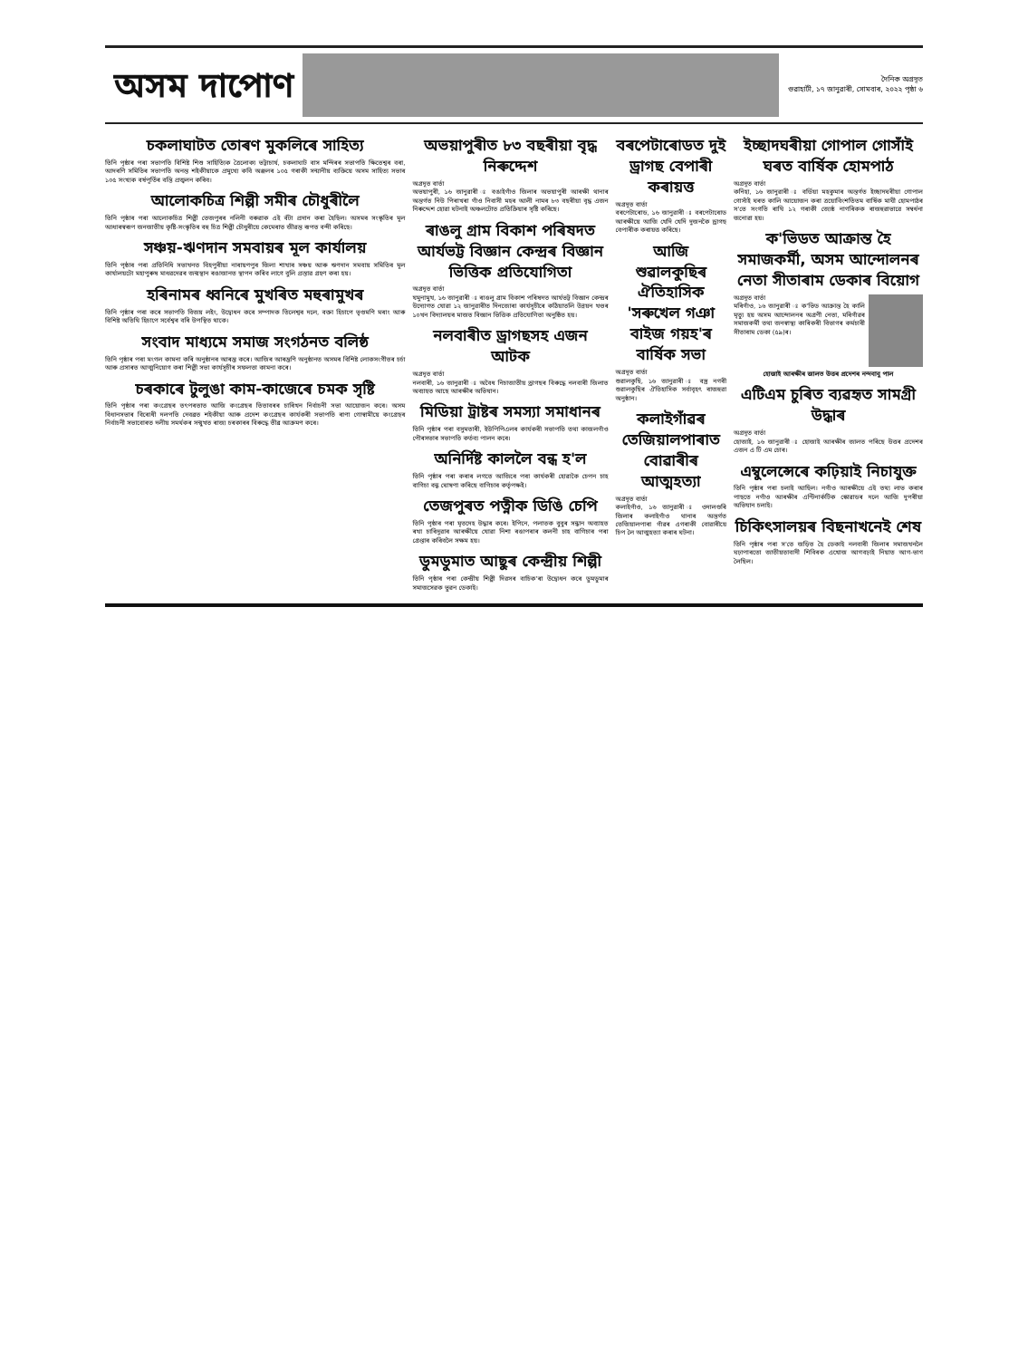অসম দাপোণ
দৈনিক অগ্ৰদূত
গুৱাহাটী, ১৭ জানুৱাৰী, সোমবাৰ, ২০২২ পৃষ্ঠা ৬
চকলাঘাটত তোৰণ মুকলিৰে সাহিত্য
তিনি পৃষ্ঠাৰ পৰা সভাপতি বিশিষ্ট শিশু সাহিত্যিক ত্ৰৈলোক্য ভট্টাচাৰ্য, চকলাঘাট বাস মন্দিৰৰ সভাপতি ক্ষিতেশ্বৰ বৰা, আদৰণি সমিতিৰ সভাপতি অনন্ত শইকীয়াকে প্ৰমুখ্যে কবি অঞ্জলৰ ১০৫ গৰাকী সন্মানীয় ব্যক্তিয়ে অসম সাহিত্য সভাৰ ১০৫ সংখ্যক বৰ্ষপূৰ্তিৰ বন্তি প্ৰজ্বলন কৰিব।
আলোকচিত্ৰ শিল্পী সমীৰ চৌধুৰীলৈ
তিনি পৃষ্ঠাৰ পৰা আলোকচিত্ৰ শিল্পী তেজপুৰৰ নলিনী বৰুৱাক এই বঁটা প্ৰদান কৰা হৈছিল। অসমৰ সংস্কৃতিৰ মূল আধাৰস্বৰূপ জনজাতীয় কৃষ্টি-সংস্কৃতিৰ বহু চিত্ৰ শিল্পী চৌধুৰীয়ে কেমেৰাত জীৱন্ত ৰূপত বন্দী কৰিছে।
সঞ্চয়-ঋণদান সমবায়ৰ মূল কাৰ্যালয়
তিনি পৃষ্ঠাৰ পৰা প্ৰতিনিধি সভাখনত বিহপুৰীয়া নাৰায়ণপুৰ জিলা শাখাৰ সঞ্চয় আৰু ঋণদান সমবায় সমিতিৰ মূল কাৰ্যালয়টো মহাপুৰুষ মাধৱদেৱৰ জন্মস্থান ৰঙাজানত স্থাপন কৰিব লাগে বুলি প্ৰস্তাৱ গ্ৰহণ কৰা হয়।
হৰিনামৰ ধ্বনিৰে মুখৰিত মহুৰামুখৰ
তিনি পৃষ্ঠাৰ পৰা কৰে সভাপতি বিজয় লইং, উদ্বোধন কৰে সম্পাদক তিলেশ্বৰ দলে, বক্তা হিচাপে ভৃগুমণি মৰাং আৰু বিশিষ্ট অতিথি হিচাপে সৰ্বেশ্বৰ বৰি উপস্থিত থাকে।
সংবাদ মাধ্যমে সমাজ সংগঠনত বলিষ্ঠ
তিনি পৃষ্ঠাৰ পৰা মংগল কামনা কৰি অনুষ্ঠানৰ আৰম্ভ কৰে। আজিৰ আৰম্ভণি অনুষ্ঠানত অসমৰ বিশিষ্ট লোকসংগীতৰ চৰ্চা আৰু প্ৰসাৰত আত্মনিয়োগ কৰা শিল্পী সভা কাৰ্যসূচীৰ সফলতা কামনা কৰে।
চৰকাৰে টুলুঙা কাম-কাজেৰে চমক সৃষ্টি
তিনি পৃষ্ঠাৰ পৰা কংগ্ৰেছৰ তৎপৰতাত আজি কংগ্ৰেছৰ তিতাবৰৰ চাৰিখন নিৰ্বাচনী সভা আয়োজন কৰে। অসম বিধানসভাৰ বিৰোধী দলপতি দেবব্ৰত শইকীয়া আৰু প্ৰদেশ কংগ্ৰেছৰ কাৰ্যকৰী সভাপতি ৰাণা গোস্বামীয়ে কংগ্ৰেছৰ নিৰ্বাচনী সভাবোৰত দলীয় সমৰ্থকৰ সন্মুখত ৰাজ্য চৰকাৰৰ বিৰুদ্ধে তীব্ৰ আক্ৰমণ কৰে।
অভয়াপুৰীত ৮৩ বছৰীয়া বৃদ্ধ নিৰুদ্দেশ
অগ্ৰদূত বাৰ্তা
অভয়াপুৰী, ১৬ জানুৱাৰী ঃ বঙাইগাঁও জিলাৰ অভয়াপুৰী আৰক্ষী থানাৰ অন্তৰ্গত নিউ পিৰাখৰা গাঁও নিবাসী মহৰ আলী নামৰ ৮৩ বছৰীয়া বৃদ্ধ এজন নিৰুদ্দেশ হোৱা ঘটনাই অঞ্চলটোত প্ৰতিক্ৰিয়াৰ সৃষ্টি কৰিছে।
ৰাঙলু গ্ৰাম বিকাশ পৰিষদত আৰ্যভট্ট বিজ্ঞান কেন্দ্ৰৰ বিজ্ঞান ভিত্তিক প্ৰতিযোগিতা
অগ্ৰদূত বাৰ্তা
যমুনামুখ, ১৬ জানুৱাৰী ঃ ৰাঙলু গ্ৰাম বিকাশ পৰিষদত আৰ্যভট্ট বিজ্ঞান কেন্দ্ৰৰ উদ্যোগত যোৱা ১২ জানুৱাৰীত দিনজোৰা কাৰ্যসূচীৰে কঠিয়াতলি উন্নয়ন খণ্ডৰ ১০খন বিদ্যালয়ৰ মাজত বিজ্ঞান ভিত্তিক প্ৰতিযোগিতা অনুষ্ঠিত হয়।
নলবাৰীত ড্ৰাগছসহ এজন আটক
অগ্ৰদূত বাৰ্তা
নলবাৰী, ১৬ জানুৱাৰী ঃ অবৈধ নিচাজাতীয় ড্ৰাগছৰ বিৰুদ্ধে নলবাৰী জিলাত অব্যাহত আছে আৰক্ষীৰ অভিযান।
মিডিয়া ট্ৰাষ্টৰ সমস্যা সমাধানৰ
তিনি পৃষ্ঠাৰ পৰা বসুমতাৰী, ইউপিপিএলৰ কাৰ্যকৰী সভাপতি তথা কাজলগাঁও পৌৰসভাৰ সভাপতি কৰ্তব্য পালন কৰে।
অনিৰ্দিষ্ট কাললৈ বন্ধ হ'ল
তিনি পৃষ্ঠাৰ পৰা কৰাৰ লগতে আজিৰে পৰা কাৰ্যকৰী হোৱাকৈ চেপন চাহ বাগিচা বন্ধ ঘোষণা কৰিছে বাগিচাৰ কৰ্তৃপক্ষই।
তেজপুৰত পত্নীক ডিঙি চেপি
তিনি পৃষ্ঠাৰ পৰা মৃতদেহ উদ্ধাৰ কৰে। ইপিনে, পলাতক বুবুৰ সন্ধান অব্যাহত ৰখা চাৰিদুৱাৰ আৰক্ষীয়ে যোৱা নিশা ৰঙাপৰাৰ কলনী চাহ বাগিচাৰ পৰা গ্ৰেপ্তাৰ কৰিবলৈ সক্ষম হয়।
ডুমডুমাত আছুৰ কেন্দ্ৰীয় শিল্পী
তিনি পৃষ্ঠাৰ পৰা কেন্দ্ৰীয় শিল্পী দিৱসৰ বাচিক'ৰা উদ্বোধন কৰে ডুমডুমাৰ সমাজসেৱক ভুৱন ডেকাই।
বৰপেটাৰোডত দুই ড্ৰাগছ বেপাৰী কৰায়ত্ত
অগ্ৰদূত বাৰ্তা
বৰপেটাৰোড, ১৬ জানুৱাৰী ঃ বৰপেটাৰোড আৰক্ষীয়ে আজি খেদি খেদি দুজনকৈ ড্ৰাগছ বেপাৰীক কৰায়ত্ত কৰিছে।
আজি শুৱালকুছিৰ ঐতিহাসিক 'সৰুখেল গঞা বাইজ গয়হ'ৰ বাৰ্ষিক সভা
অগ্ৰদূত বাৰ্তা
শুৱালকুছি, ১৬ জানুৱাৰী ঃ বস্ত্ৰ নগৰী শুৱালকুছিৰ ঐতিহাসিক সৰ্বাবৃহৎ ৰাজহুৱা অনুষ্ঠান।
কলাইগাঁৱৰ তেজিয়ালপাৰাত বোৱাৰীৰ আত্মহত্যা
অগ্ৰদূত বাৰ্তা
কলাইগাঁও, ১৬ জানুৱাৰী ঃ ওদালগুৰি জিলাৰ কলাইগাঁও থানাৰ অন্তৰ্গত তেজিয়ালপাৰা গাঁৱৰ এগৰাকী বোৱাৰীয়ে চিপ লৈ আত্মহত্যা কৰাৰ ঘটনা।
ইচ্ছাদঘৰীয়া গোপাল গোসাঁই ঘৰত বাৰ্ষিক হোমপাঠ
অগ্ৰদূত বাৰ্তা
কনিহা, ১৬ জানুৱাৰী ঃ বৰ্ডিয়া মহকুমাৰ অন্তৰ্গত ইচ্ছাদঘৰীয়া গোপাল গোসাঁই ঘৰত কালি আয়োজন কৰা ত্ৰয়োবিংশতিতম বাৰ্ষিক মাঘী হোমপাঠৰ স'তে সংগতি ৰাখি ১২ গৰাকী জ্যেষ্ঠ নাগৰিকক ৰাজহুৱাভাৱে সম্বৰ্ধনা জনোৱা হয়।
ক'ভিডত আক্ৰান্ত হৈ সমাজকৰ্মী, অসম আন্দোলনৰ নেতা সীতাৰাম ডেকাৰ বিয়োগ
অগ্ৰদূত বাৰ্তা
মৰিগাঁও, ১৬ জানুৱাৰী ঃ ক'ভিড আক্ৰান্ত হৈ কালি মৃত্যু হয় অসম আন্দোলনৰ অগ্ৰণী নেতা, মৰিগাঁৱৰ সমাজকৰ্মী তথা জনস্বাস্থ্য কাৰিকৰী বিভাগৰ কৰ্মচাৰী সীতাৰাম ডেকা (৫৯)ৰ।
হোজাই আৰক্ষীৰ জালত উত্তৰ প্ৰদেশৰ নন্দবাবু পাল
এটিএম চুৰিত ব্যৱহৃত সামগ্ৰী উদ্ধাৰ
অগ্ৰদূত বাৰ্তা
হোজাই, ১৬ জানুৱাৰী ঃ হোজাই আৰক্ষীৰ জালত পৰিছে উত্তৰ প্ৰদেশৰ এজন এ টি এম চোৰ।
এম্বুলেন্সেৰে কঢ়িয়াই নিচাযুক্ত
তিনি পৃষ্ঠাৰ পৰা চলাই আছিল। নগাঁও আৰক্ষীয়ে এই তথ্য লাভ কৰাৰ পাছতে নগাঁও আৰক্ষীৰ এণ্টিনাৰ্কটিক স্কোৱাডৰ দলে আজি দুপৰীয়া অভিযান চলাই।
চিকিৎসালয়ৰ বিছনাখনেই শেষ
তিনি পৃষ্ঠাৰ পৰা স'তে জড়িত হৈ ডেকাই নলবাৰী জিলাৰ সমাজখনলৈ ঘঢ়াপাৰতো জাতীয়তাবাদী শিবিৰক এখোজ আগবঢ়াই নিয়াত আগ-ভাগ লৈছিল।